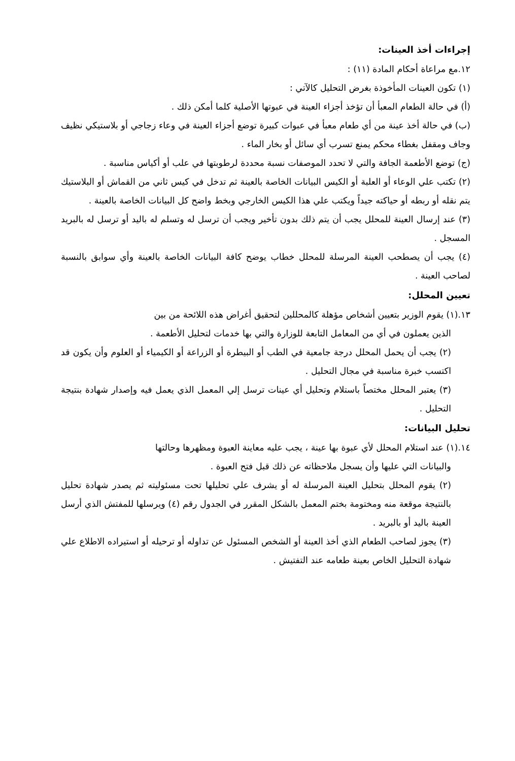إجراءات أخذ العينات:
١٢.مع مراعاة أحكام المادة (١١) :
(١) تكون العينات المأخوذة بغرض التحليل كالآتي :
(أ) في حالة الطعام المعبأ أن تؤخذ أجزاء العينة في عبوتها الأصلية كلما أمكن ذلك .
(ب) في حالة أخذ عينة من أي طعام معبأ في عبوات كبيرة توضع أجزاء العينة في وعاء زجاجي أو بلاستيكي نظيف وجاف ومقفل بغطاء محكم يمنع تسرب أي سائل أو بخار الماء .
(ج) توضع الأطعمة الجافة والتي لا تحدد الموصفات نسبة محددة لرطوبتها في علب أو أكياس مناسبة .
(٢) تكتب علي الوعاء أو العلبة أو الكيس البيانات الخاصة بالعينة ثم تدخل في كيس ثاني من القماش أو البلاستيك يتم نقله أو ربطه أو حياكته جيداً ويكتب علي هذا الكيس الخارجي وبخط واضح كل البيانات الخاصة بالعينة .
(٣) عند إرسال العينة للمحلل يجب أن يتم ذلك بدون تأخير ويجب أن ترسل له وتسلم له باليد أو ترسل له بالبريد المسجل .
(٤) يجب أن يصطحب العينة المرسلة للمحلل خطاب يوضح كافة البيانات الخاصة بالعينة وأي سوابق بالنسبة لصاحب العينة .
تعيين المحلل:
١٣.(١) يقوم الوزير بتعيين أشخاص مؤهلة كالمحللين لتحقيق أغراض هذه اللائحة من بين
الذين يعملون في أي من المعامل التابعة للوزارة والتي بها خدمات لتحليل الأطعمة .
(٢) يجب أن يحمل المحلل درجة جامعية في الطب أو البيطرة أو الزراعة أو الكيمياء أو العلوم وأن يكون قد اكتسب خبرة مناسبة في مجال التحليل .
(٣) يعتبر المحلل مختصاً باستلام وتحليل أي عينات ترسل إلي المعمل الذي يعمل فيه وإصدار شهادة بنتيجة التحليل .
تحليل البيانات:
١٤.(١) عند استلام المحلل لأي عبوة بها عينة ، يجب عليه معاينة العبوة ومظهرها وحالتها
والبيانات التي عليها وأن يسجل ملاحظاته عن ذلك قبل فتح العبوة .
(٢) يقوم المحلل بتحليل العينة المرسلة له أو يشرف علي تحليلها تحت مسئوليته ثم يصدر شهادة تحليل بالنتيجة موقعة منه ومختومة بختم المعمل بالشكل المقرر في الجدول رقم (٤) ويرسلها للمفتش الذي أرسل العينة باليد أو بالبريد .
(٣) يجوز لصاحب الطعام الذي أخذ العينة أو الشخص المسئول عن تداوله أو ترحيله أو استيراده الاطلاع علي شهادة التحليل الخاص بعينة طعامه عند التفتيش .